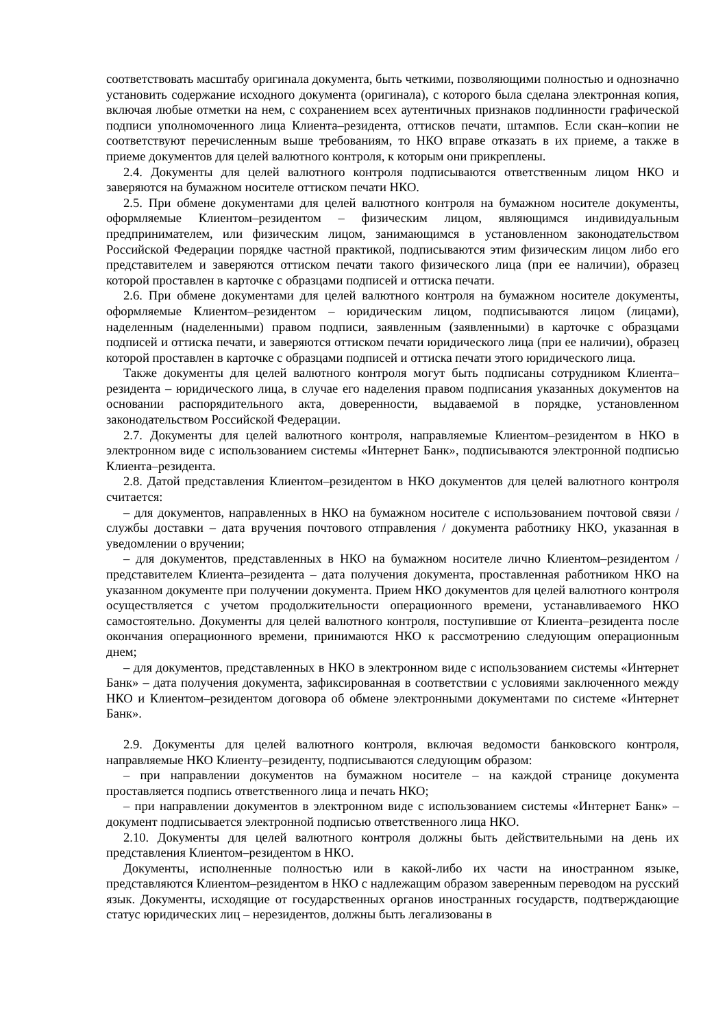соответствовать масштабу оригинала документа, быть четкими, позволяющими полностью и однозначно установить содержание исходного документа (оригинала), с которого была сделана электронная копия, включая любые отметки на нем, с сохранением всех аутентичных признаков подлинности графической подписи уполномоченного лица Клиента–резидента, оттисков печати, штампов. Если скан–копии не соответствуют перечисленным выше требованиям, то НКО вправе отказать в их приеме, а также в приеме документов для целей валютного контроля, к которым они прикреплены.
2.4. Документы для целей валютного контроля подписываются ответственным лицом НКО и заверяются на бумажном носителе оттиском печати НКО.
2.5. При обмене документами для целей валютного контроля на бумажном носителе документы, оформляемые Клиентом–резидентом – физическим лицом, являющимся индивидуальным предпринимателем, или физическим лицом, занимающимся в установленном законодательством Российской Федерации порядке частной практикой, подписываются этим физическим лицом либо его представителем и заверяются оттиском печати такого физического лица (при ее наличии), образец которой проставлен в карточке с образцами подписей и оттиска печати.
2.6. При обмене документами для целей валютного контроля на бумажном носителе документы, оформляемые Клиентом–резидентом – юридическим лицом, подписываются лицом (лицами), наделенным (наделенными) правом подписи, заявленным (заявленными) в карточке с образцами подписей и оттиска печати, и заверяются оттиском печати юридического лица (при ее наличии), образец которой проставлен в карточке с образцами подписей и оттиска печати этого юридического лица.
Также документы для целей валютного контроля могут быть подписаны сотрудником Клиента–резидента – юридического лица, в случае его наделения правом подписания указанных документов на основании распорядительного акта, доверенности, выдаваемой в порядке, установленном законодательством Российской Федерации.
2.7. Документы для целей валютного контроля, направляемые Клиентом–резидентом в НКО в электронном виде с использованием системы «Интернет Банк», подписываются электронной подписью Клиента–резидента.
2.8. Датой представления Клиентом–резидентом в НКО документов для целей валютного контроля считается:
– для документов, направленных в НКО на бумажном носителе с использованием почтовой связи / службы доставки – дата вручения почтового отправления / документа работнику НКО, указанная в уведомлении о вручении;
– для документов, представленных в НКО на бумажном носителе лично Клиентом–резидентом / представителем Клиента–резидента – дата получения документа, проставленная работником НКО на указанном документе при получении документа. Прием НКО документов для целей валютного контроля осуществляется с учетом продолжительности операционного времени, устанавливаемого НКО самостоятельно. Документы для целей валютного контроля, поступившие от Клиента–резидента после окончания операционного времени, принимаются НКО к рассмотрению следующим операционным днем;
– для документов, представленных в НКО в электронном виде с использованием системы «Интернет Банк» – дата получения документа, зафиксированная в соответствии с условиями заключенного между НКО и Клиентом–резидентом договора об обмене электронными документами по системе «Интернет Банк».
2.9. Документы для целей валютного контроля, включая ведомости банковского контроля, направляемые НКО Клиенту–резиденту, подписываются следующим образом:
– при направлении документов на бумажном носителе – на каждой странице документа проставляется подпись ответственного лица и печать НКО;
– при направлении документов в электронном виде с использованием системы «Интернет Банк» – документ подписывается электронной подписью ответственного лица НКО.
2.10. Документы для целей валютного контроля должны быть действительными на день их представления Клиентом–резидентом в НКО.
Документы, исполненные полностью или в какой-либо их части на иностранном языке, представляются Клиентом–резидентом в НКО с надлежащим образом заверенным переводом на русский язык. Документы, исходящие от государственных органов иностранных государств, подтверждающие статус юридических лиц – нерезидентов, должны быть легализованы в